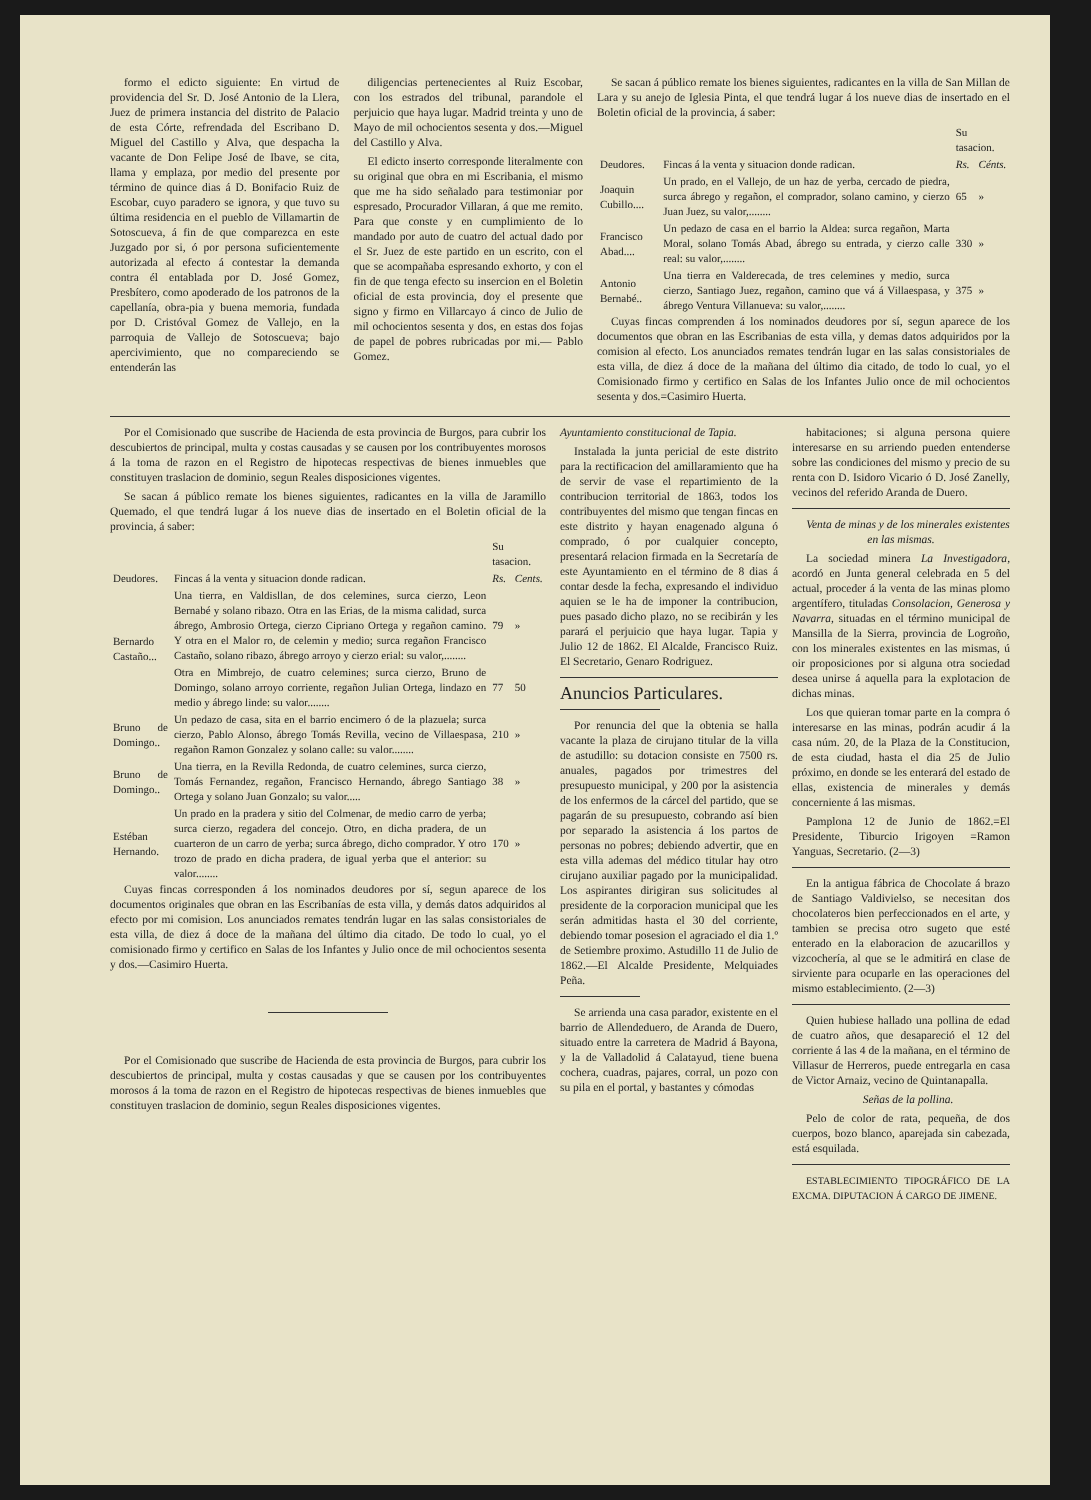formo el edicto siguiente: En virtud de providencia del Sr. D. José Antonio de la Llera, Juez de primera instancia del distrito de Palacio de esta Córte, refrendada del Escribano D. Miguel del Castillo y Alva, que despacha la vacante de Don Felipe José de Ibave, se cita, llama y emplaza, por medio del presente por término de quince dias á D. Bonifacio Ruiz de Escobar, cuyo paradero se ignora, y que tuvo su última residencia en el pueblo de Villamartin de Sotoscueva, á fin de que comparezca en este Juzgado por si, ó por persona suficientemente autorizada al efecto á contestar la demanda contra él entablada por D. José Gomez, Presbítero, como apoderado de los patronos de la capellanía, obra-pia y buena memoria, fundada por D. Cristóval Gomez de Vallejo, en la parroquia de Vallejo de Sotoscueva; bajo apercivimiento, que no compareciendo se entenderán las
diligencias pertenecientes al Ruiz Escobar, con los estrados del tribunal, parandole el perjuicio que haya lugar. Madrid treinta y uno de Mayo de mil ochocientos sesenta y dos.—Miguel del Castillo y Alva.
El edicto inserto corresponde literalmente con su original que obra en mi Escribania, el mismo que me ha sido señalado para testimoniar por espresado, Procurador Villaran, á que me remito. Para que conste y en cumplimiento de lo mandado por auto de cuatro del actual dado por el Sr. Juez de este partido en un escrito, con el que se acompañaba espresando exhorto, y con el fin de que tenga efecto su insercion en el Boletin oficial de esta provincia, doy el presente que signo y firmo en Villarcayo á cinco de Julio de mil ochocientos sesenta y dos, en estas dos fojas de papel de pobres rubricadas por mi.— Pablo Gomez.
Se sacan á público remate los bienes siguientes, radicantes en la villa de San Millan de Lara y su anejo de Iglesia Pinta, el que tendrá lugar á los nueve dias de insertado en el Boletin oficial de la provincia, á saber:
| | | Su tasacion. | |
| --- | --- | --- | --- |
| Deudores. | Fincas á la venta y situacion donde radican. | Rs. | Cénts. |
| Joaquin Cubillo.... | Un prado, en el Vallejo, de un haz de yerba, cercado de piedra, surca ábrego y regañon, el comprador, solano camino, y cierzo Juan Juez, su valor,........ | 65 | » |
| Francisco Abad.... | Un pedazo de casa en el barrio la Aldea: surca regañon, Marta Moral, solano Tomás Abad, ábrego su entrada, y cierzo calle real: su valor,........ | 330 | » |
| Antonio Bernabé.. | Una tierra en Valderecada, de tres celemines y medio, surca cierzo, Santiago Juez, regañon, camino que vá á Villaespasa, y ábrego Ventura Villanueva: su valor,........ | 375 | » |
Cuyas fincas comprenden á los nominados deudores por sí, segun aparece de los documentos que obran en las Escribanias de esta villa, y demas datos adquiridos por la comision al efecto. Los anunciados remates tendrán lugar en las salas consistoriales de esta villa, de diez á doce de la mañana del último dia citado, de todo lo cual, yo el Comisionado firmo y certifico en Salas de los Infantes Julio once de mil ochocientos sesenta y dos.=Casimiro Huerta.
Por el Comisionado que suscribe de Hacienda de esta provincia de Burgos, para cubrir los descubiertos de principal, multa y costas causadas y se causen por los contribuyentes morosos á la toma de razon en el Registro de hipotecas respectivas de bienes inmuebles que constituyen traslacion de dominio, segun Reales disposiciones vigentes.
Se sacan á público remate los bienes siguientes, radicantes en la villa de Jaramillo Quemado, el que tendrá lugar á los nueve dias de insertado en el Boletin oficial de la provincia, á saber:
| | | Su tasacion. | |
| --- | --- | --- | --- |
| Deudores. | Fincas á la venta y situacion donde radican. | Rs. | Cents. |
| Bernardo Castaño... | Una tierra, en Valdisllan, de dos celemines, surca cierzo, Leon Bernabé y solano ribazo. Otra en las Erias, de la misma calidad, surca ábrego, Ambrosio Ortega, cierzo Cipriano Ortega y regañon camino. Y otra en el Malor ro, de celemin y medio; surca regañon Francisco Castaño, solano ribazo, ábrego arroyo y cierzo erial: su valor,........ | 79 | » |
| | Otra en Mimbrejo, de cuatro celemines; surca cierzo, Bruno de Domingo, solano arroyo corriente, regañon Julian Ortega, lindazo en medio y ábrego linde: su valor........ | 77 | 50 |
| Bruno de Domingo.. | Un pedazo de casa, sita en el barrio encimero ó de la plazuela; surca cierzo, Pablo Alonso, ábrego Tomás Revilla, vecino de Villaespasa, regañon Ramon Gonzalez y solano calle: su valor........ | 210 | » |
| Bruno de Domingo.. | Una tierra, en la Revilla Redonda, de cuatro celemines, surca cierzo, Tomás Fernandez, regañon, Francisco Hernando, ábrego Santiago Ortega y solano Juan Gonzalo; su valor..... | 38 | » |
| Estéban Hernando. | Un prado en la pradera y sitio del Colmenar, de medio carro de yerba; surca cierzo, regadera del concejo. Otro, en dicha pradera, de un cuarteron de un carro de yerba; surca ábrego, dicho comprador. Y otro trozo de prado en dicha pradera, de igual yerba que el anterior: su valor........ | 170 | » |
Cuyas fincas corresponden á los nominados deudores por sí, segun aparece de los documentos originales que obran en las Escribanías de esta villa, y demás datos adquiridos al efecto por mi comision. Los anunciados remates tendrán lugar en las salas consistoriales de esta villa, de diez á doce de la mañana del último dia citado. De todo lo cual, yo el comisionado firmo y certifico en Salas de los Infantes y Julio once de mil ochocientos sesenta y dos.—Casimiro Huerta.
Por el Comisionado que suscribe de Hacienda de esta provincia de Burgos, para cubrir los descubiertos de principal, multa y costas causadas y que se causen por los contribuyentes morosos á la toma de razon en el Registro de hipotecas respectivas de bienes inmuebles que constituyen traslacion de dominio, segun Reales disposiciones vigentes.
Ayuntamiento constitucional de Tapia.
Instalada la junta pericial de este distrito para la rectificacion del amillaramiento que ha de servir de vase el repartimiento de la contribucion territorial de 1863, todos los contribuyentes del mismo que tengan fincas en este distrito y hayan enagenado alguna ó comprado, ó por cualquier concepto, presentará relacion firmada en la Secretaría de este Ayuntamiento en el término de 8 dias á contar desde la fecha, expresando el individuo aquien se le ha de imponer la contribucion, pues pasado dicho plazo, no se recibirán y les parará el perjuicio que haya lugar. Tapia y Julio 12 de 1862. El Alcalde, Francisco Ruiz. El Secretario, Genaro Rodriguez.
Anuncios Particulares.
Por renuncia del que la obtenia se halla vacante la plaza de cirujano titular de la villa de astudillo: su dotacion consiste en 7500 rs. anuales, pagados por trimestres del presupuesto municipal, y 200 por la asistencia de los enfermos de la cárcel del partido, que se pagarán de su presupuesto, cobrando así bien por separado la asistencia á los partos de personas no pobres; debiendo advertir, que en esta villa ademas del médico titular hay otro cirujano auxiliar pagado por la municipalidad. Los aspirantes dirigiran sus solicitudes al presidente de la corporacion municipal que les serán admitidas hasta el 30 del corriente, debiendo tomar posesion el agraciado el dia 1.º de Setiembre proximo. Astudillo 11 de Julio de 1862.—El Alcalde Presidente, Melquiades Peña.
Se arrienda una casa parador, existente en el barrio de Allendeduero, de Aranda de Duero, situado entre la carretera de Madrid á Bayona, y la de Valladolid á Calatayud, tiene buena cochera, cuadras, pajares, corral, un pozo con su pila en el portal, y bastantes y cómodas
habitaciones; si alguna persona quiere interesarse en su arriendo pueden entenderse sobre las condiciones del mismo y precio de su renta con D. Isidoro Vicario ó D. José Zanelly, vecinos del referido Aranda de Duero.
Venta de minas y de los minerales existentes en las mismas.
La sociedad minera La Investigadora, acordó en Junta general celebrada en 5 del actual, proceder á la venta de las minas plomo argentífero, tituladas Consolacion, Generosa y Navarra, situadas en el término municipal de Mansilla de la Sierra, provincia de Logroño, con los minerales existentes en las mismas, ú oir proposiciones por si alguna otra sociedad desea unirse á aquella para la explotacion de dichas minas.
Los que quieran tomar parte en la compra ó interesarse en las minas, podrán acudir á la casa núm. 20, de la Plaza de la Constitucion, de esta ciudad, hasta el dia 25 de Julio próximo, en donde se les enterará del estado de ellas, existencia de minerales y demás concerniente á las mismas.
Pamplona 12 de Junio de 1862.=El Presidente, Tiburcio Irigoyen =Ramon Yanguas, Secretario. (2—3)
En la antigua fábrica de Chocolate á brazo de Santiago Valdivielso, se necesitan dos chocolateros bien perfeccionados en el arte, y tambien se precisa otro sugeto que esté enterado en la elaboracion de azucarillos y vizcochería, al que se le admitirá en clase de sirviente para ocuparle en las operaciones del mismo establecimiento. (2—3)
Quien hubiese hallado una pollina de edad de cuatro años, que desapareció el 12 del corriente á las 4 de la mañana, en el término de Villasur de Herreros, puede entregarla en casa de Victor Arnaiz, vecino de Quintanapalla.
Señas de la pollina.
Pelo de color de rata, pequeña, de dos cuerpos, bozo blanco, aparejada sin cabezada, está esquilada.
ESTABLECIMIENTO TIPOGRÁFICO DE LA EXCMA. DIPUTACION Á CARGO DE JIMENE.